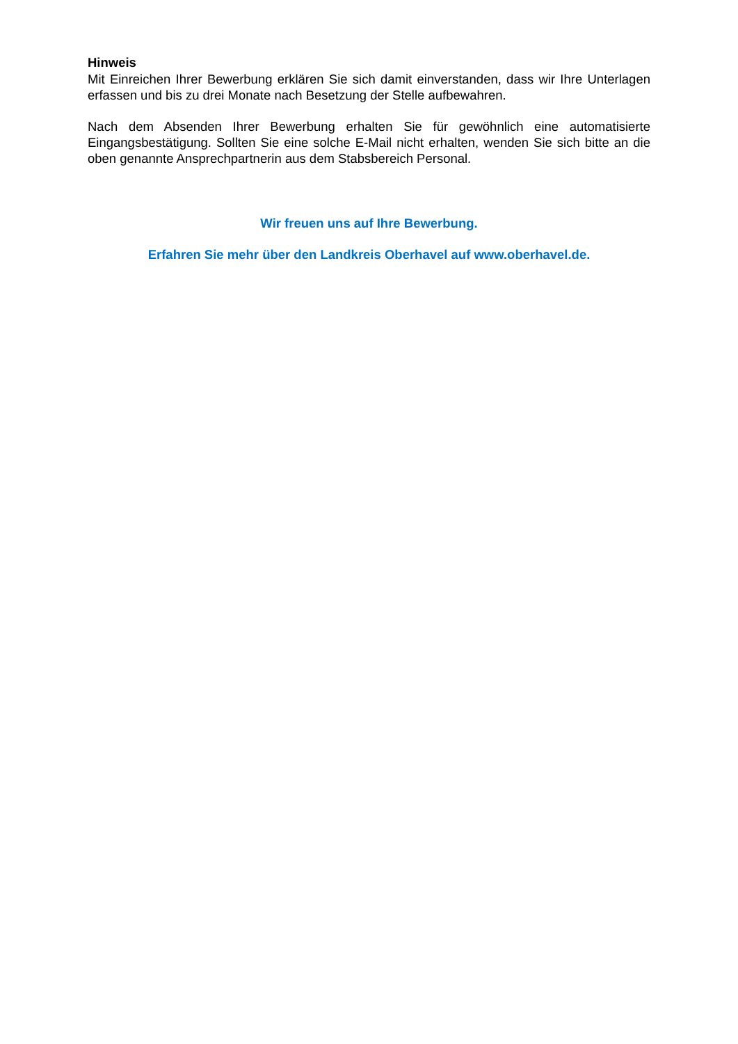Hinweis
Mit Einreichen Ihrer Bewerbung erklären Sie sich damit einverstanden, dass wir Ihre Unterlagen erfassen und bis zu drei Monate nach Besetzung der Stelle aufbewahren.
Nach dem Absenden Ihrer Bewerbung erhalten Sie für gewöhnlich eine automatisierte Eingangsbestätigung. Sollten Sie eine solche E-Mail nicht erhalten, wenden Sie sich bitte an die oben genannte Ansprechpartnerin aus dem Stabsbereich Personal.
Wir freuen uns auf Ihre Bewerbung.
Erfahren Sie mehr über den Landkreis Oberhavel auf www.oberhavel.de.